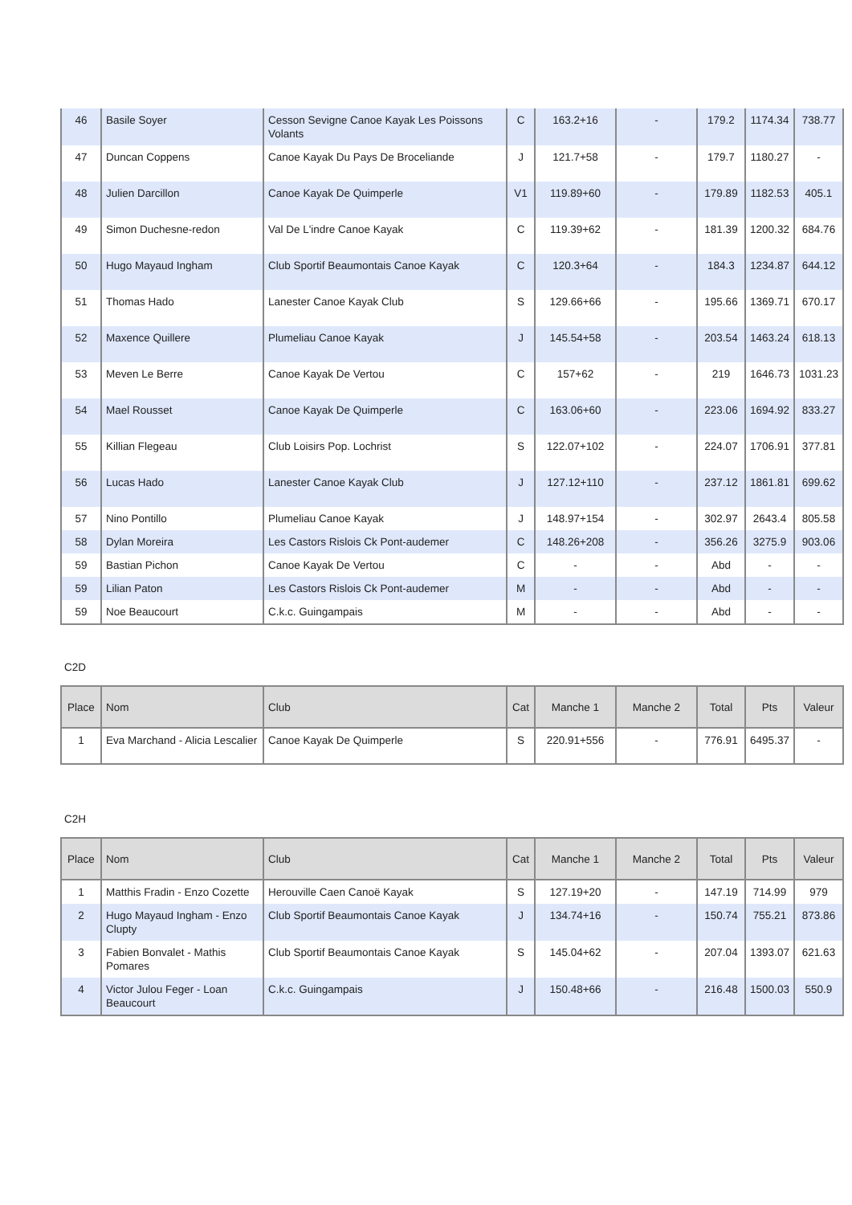| 46 | Basile Soyer | Cesson Sevigne Canoe Kayak Les Poissons Volants | C | 163.2+16 | - | 179.2 | 1174.34 | 738.77 |
| 47 | Duncan Coppens | Canoe Kayak Du Pays De Broceliande | J | 121.7+58 | - | 179.7 | 1180.27 | - |
| 48 | Julien Darcillon | Canoe Kayak De Quimperle | V1 | 119.89+60 | - | 179.89 | 1182.53 | 405.1 |
| 49 | Simon Duchesne-redon | Val De L'indre Canoe Kayak | C | 119.39+62 | - | 181.39 | 1200.32 | 684.76 |
| 50 | Hugo Mayaud Ingham | Club Sportif Beaumontais Canoe Kayak | C | 120.3+64 | - | 184.3 | 1234.87 | 644.12 |
| 51 | Thomas Hado | Lanester Canoe Kayak Club | S | 129.66+66 | - | 195.66 | 1369.71 | 670.17 |
| 52 | Maxence Quillere | Plumeliau Canoe Kayak | J | 145.54+58 | - | 203.54 | 1463.24 | 618.13 |
| 53 | Meven Le Berre | Canoe Kayak De Vertou | C | 157+62 | - | 219 | 1646.73 | 1031.23 |
| 54 | Mael Rousset | Canoe Kayak De Quimperle | C | 163.06+60 | - | 223.06 | 1694.92 | 833.27 |
| 55 | Killian Flegeau | Club Loisirs Pop. Lochrist | S | 122.07+102 | - | 224.07 | 1706.91 | 377.81 |
| 56 | Lucas Hado | Lanester Canoe Kayak Club | J | 127.12+110 | - | 237.12 | 1861.81 | 699.62 |
| 57 | Nino Pontillo | Plumeliau Canoe Kayak | J | 148.97+154 | - | 302.97 | 2643.4 | 805.58 |
| 58 | Dylan Moreira | Les Castors Rislois Ck Pont-audemer | C | 148.26+208 | - | 356.26 | 3275.9 | 903.06 |
| 59 | Bastian Pichon | Canoe Kayak De Vertou | C | - | - | Abd | - | - |
| 59 | Lilian Paton | Les Castors Rislois Ck Pont-audemer | M | - | - | Abd | - | - |
| 59 | Noe Beaucourt | C.k.c. Guingampais | M | - | - | Abd | - | - |
C2D
| Place | Nom | Club | Cat | Manche 1 | Manche 2 | Total | Pts | Valeur |
| --- | --- | --- | --- | --- | --- | --- | --- | --- |
| 1 | Eva Marchand - Alicia Lescalier | Canoe Kayak De Quimperle | S | 220.91+556 | - | 776.91 | 6495.37 | - |
C2H
| Place | Nom | Club | Cat | Manche 1 | Manche 2 | Total | Pts | Valeur |
| --- | --- | --- | --- | --- | --- | --- | --- | --- |
| 1 | Matthis Fradin - Enzo Cozette | Herouville Caen Canoë Kayak | S | 127.19+20 | - | 147.19 | 714.99 | 979 |
| 2 | Hugo Mayaud Ingham - Enzo Clupty | Club Sportif Beaumontais Canoe Kayak | J | 134.74+16 | - | 150.74 | 755.21 | 873.86 |
| 3 | Fabien Bonvalet - Mathis Pomares | Club Sportif Beaumontais Canoe Kayak | S | 145.04+62 | - | 207.04 | 1393.07 | 621.63 |
| 4 | Victor Julou Feger - Loan Beaucourt | C.k.c. Guingampais | J | 150.48+66 | - | 216.48 | 1500.03 | 550.9 |